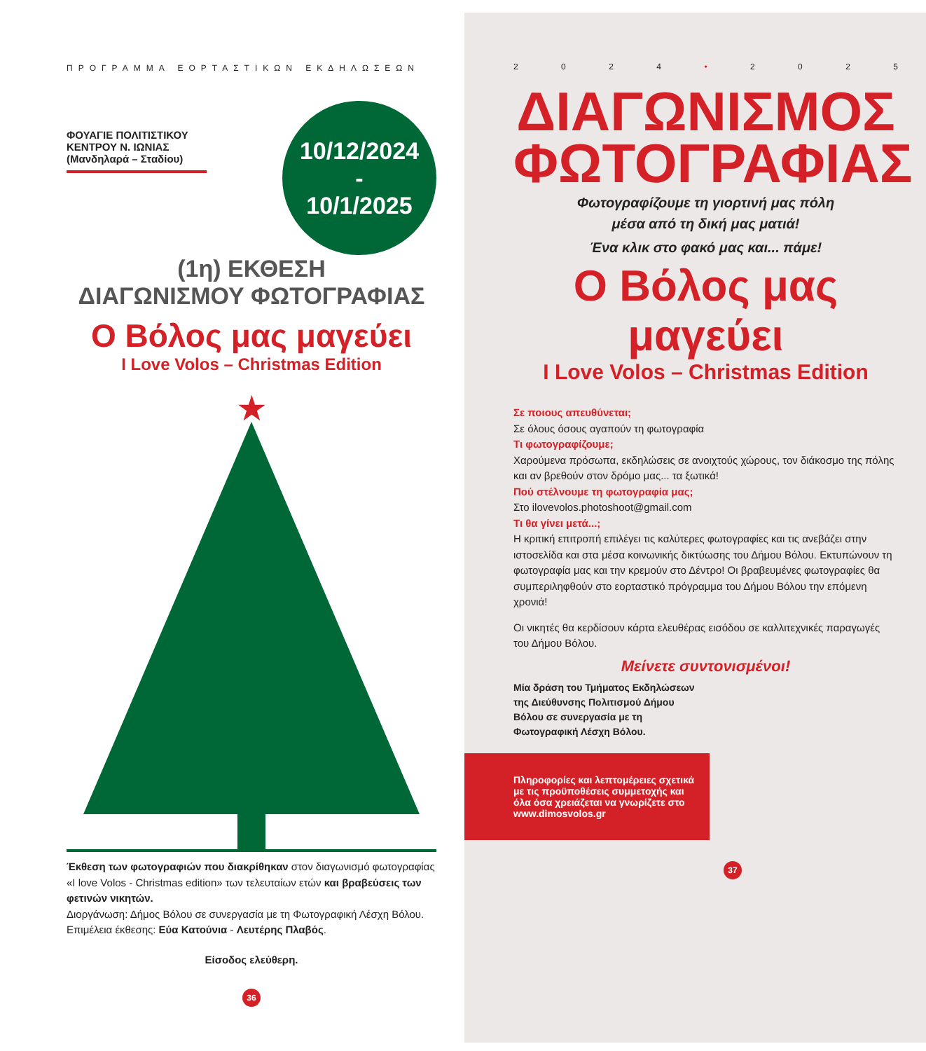ΠΡΟΓΡΑΜΜΑ ΕΟΡΤΑΣΤΙΚΩΝ ΕΚΔΗΛΩΣΕΩΝ
10/12/2024
-
10/1/2025
ΦΟΥΑΓΙΕ ΠΟΛΙΤΙΣΤΙΚΟΥ ΚΕΝΤΡΟΥ Ν. ΙΩΝΙΑΣ (Μανδηλαρά – Σταδίου)
(1η) ΕΚΘΕΣΗ
ΔΙΑΓΩΝΙΣΜΟΥ ΦΩΤΟΓΡΑΦΙΑΣ
Ο Βόλος μας μαγεύει
I Love Volos – Christmas Edition
★
Έκθεση των φωτογραφιών που διακρίθηκαν στον διαγωνισμό φωτογραφίας «I love Volos - Christmas edition» των τελευταίων ετών και βραβεύσεις των φετινών νικητών.
Διοργάνωση: Δήμος Βόλου σε συνεργασία με τη Φωτογραφική Λέσχη Βόλου.
Επιμέλεια έκθεσης: Εύα Κατούνια - Λευτέρης Πλαβός.
Είσοδος ελεύθερη.
36
2024 • 2025
ΔΙΑΓΩΝΙΣΜΟΣ
ΦΩΤΟΓΡΑΦΙΑΣ
Φωτογραφίζουμε τη γιορτινή μας πόλη
μέσα από τη δική μας ματιά!
Ένα κλικ στο φακό μας και... πάμε!
Ο Βόλος μας μαγεύει
I Love Volos – Christmas Edition
Σε ποιους απευθύνεται;
Σε όλους όσους αγαπούν τη φωτογραφία
Τι φωτογραφίζουμε;
Χαρούμενα πρόσωπα, εκδηλώσεις σε ανοιχτούς χώρους, τον διάκοσμο της πόλης και αν βρεθούν στον δρόμο μας... τα ξωτικά!
Πού στέλνουμε τη φωτογραφία μας;
Στο ilovevolos.photoshoot@gmail.com
Τι θα γίνει μετά...;
Η κριτική επιτροπή επιλέγει τις καλύτερες φωτογραφίες και τις ανεβάζει στην ιστοσελίδα και στα μέσα κοινωνικής δικτύωσης του Δήμου Βόλου. Εκτυπώνουν τη φωτογραφία μας και την κρεμούν στο Δέντρο! Οι βραβευμένες φωτογραφίες θα συμπεριληφθούν στο εορταστικό πρόγραμμα του Δήμου Βόλου την επόμενη χρονιά!
Οι νικητές θα κερδίσουν κάρτα ελευθέρας εισόδου σε καλλιτεχνικές παραγωγές του Δήμου Βόλου.
Μείνετε συντονισμένοι!
Μία δράση του Τμήματος Εκδηλώσεων της Διεύθυνσης Πολιτισμού Δήμου Βόλου σε συνεργασία με τη Φωτογραφική Λέσχη Βόλου.
Πληροφορίες και λεπτομέρειες σχετικά με τις προϋποθέσεις συμμετοχής και όλα όσα χρειάζεται να γνωρίζετε στο www.dimosvolos.gr
37